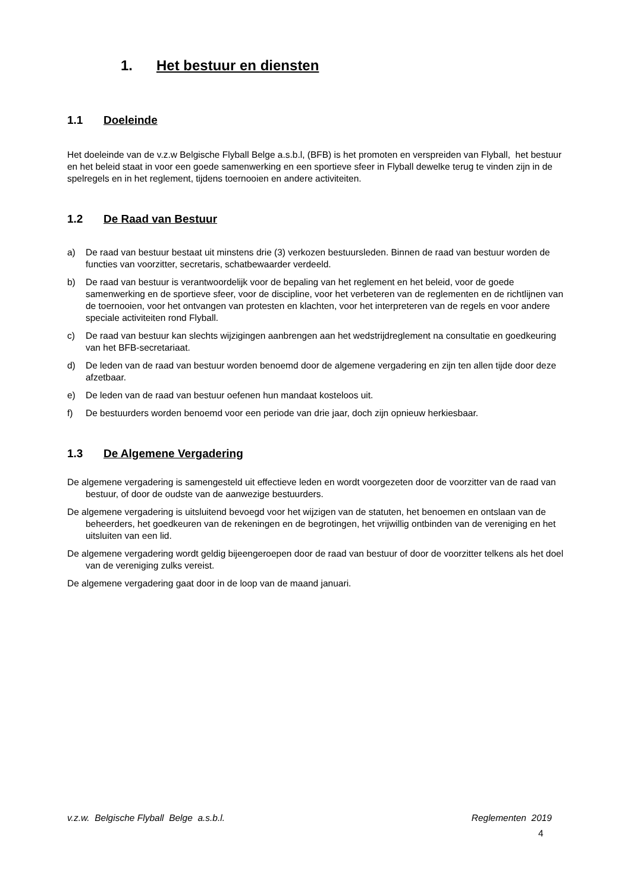1. Het bestuur en diensten
1.1 Doeleinde
Het doeleinde van de v.z.w Belgische Flyball Belge a.s.b.l, (BFB) is het promoten en verspreiden van Flyball, het bestuur en het beleid staat in voor een goede samenwerking en een sportieve sfeer in Flyball dewelke terug te vinden zijn in de spelregels en in het reglement, tijdens toernooien en andere activiteiten.
1.2 De Raad van Bestuur
a) De raad van bestuur bestaat uit minstens drie (3) verkozen bestuursleden. Binnen de raad van bestuur worden de functies van voorzitter, secretaris, schatbewaarder verdeeld.
b) De raad van bestuur is verantwoordelijk voor de bepaling van het reglement en het beleid, voor de goede samenwerking en de sportieve sfeer, voor de discipline, voor het verbeteren van de reglementen en de richtlijnen van de toernooien, voor het ontvangen van protesten en klachten, voor het interpreteren van de regels en voor andere speciale activiteiten rond Flyball.
c) De raad van bestuur kan slechts wijzigingen aanbrengen aan het wedstrijdreglement na consultatie en goedkeuring van het BFB-secretariaat.
d) De leden van de raad van bestuur worden benoemd door de algemene vergadering en zijn ten allen tijde door deze afzetbaar.
e) De leden van de raad van bestuur oefenen hun mandaat kosteloos uit.
f) De bestuurders worden benoemd voor een periode van drie jaar, doch zijn opnieuw herkiesbaar.
1.3 De Algemene Vergadering
De algemene vergadering is samengesteld uit effectieve leden en wordt voorgezeten door de voorzitter van de raad van bestuur, of door de oudste van de aanwezige bestuurders.
De algemene vergadering is uitsluitend bevoegd voor het wijzigen van de statuten, het benoemen en ontslaan van de beheerders, het goedkeuren van de rekeningen en de begrotingen, het vrijwillig ontbinden van de vereniging en het uitsluiten van een lid.
De algemene vergadering wordt geldig bijeengeroepen door de raad van bestuur of door de voorzitter telkens als het doel van de vereniging zulks vereist.
De algemene vergadering gaat door in de loop van de maand januari.
v.z.w. Belgische Flyball Belge a.s.b.l. Reglementen 2019
4